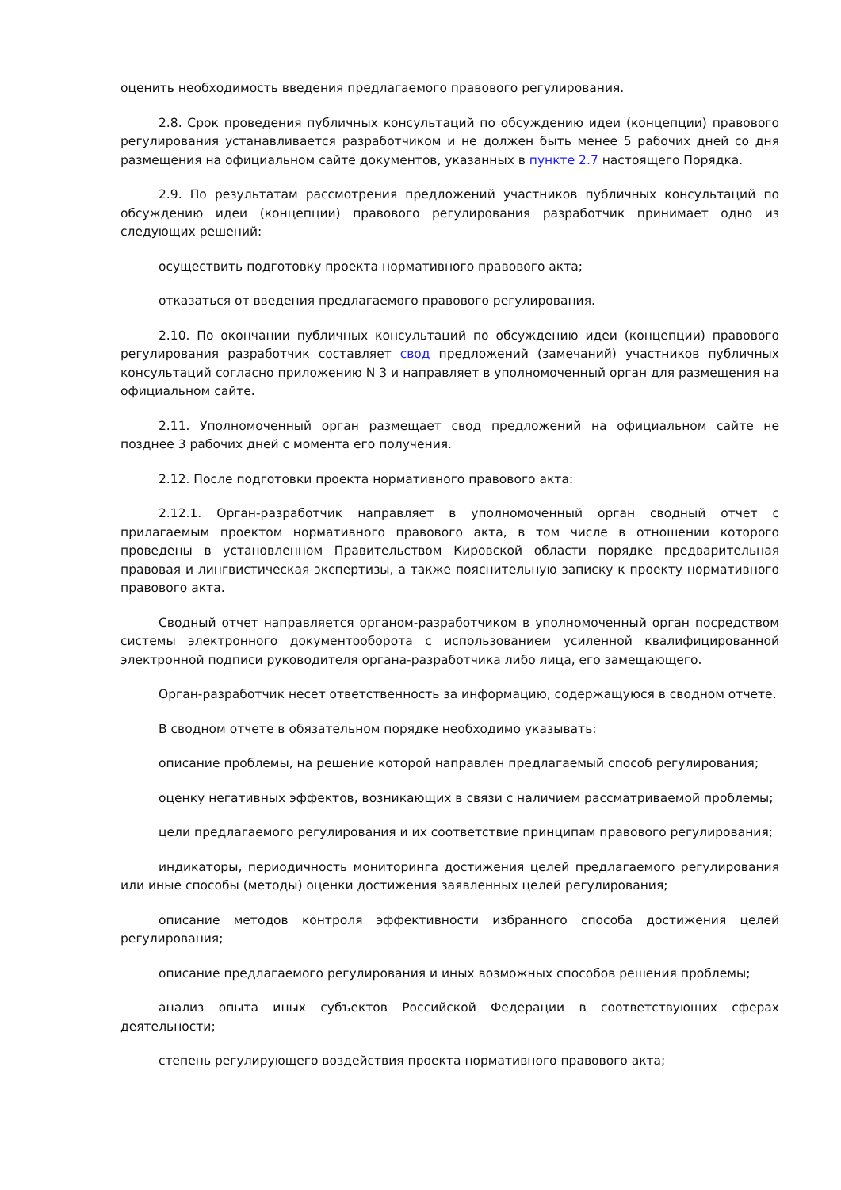оценить необходимость введения предлагаемого правового регулирования.
2.8. Срок проведения публичных консультаций по обсуждению идеи (концепции) правового регулирования устанавливается разработчиком и не должен быть менее 5 рабочих дней со дня размещения на официальном сайте документов, указанных в пункте 2.7 настоящего Порядка.
2.9. По результатам рассмотрения предложений участников публичных консультаций по обсуждению идеи (концепции) правового регулирования разработчик принимает одно из следующих решений:
осуществить подготовку проекта нормативного правового акта;
отказаться от введения предлагаемого правового регулирования.
2.10. По окончании публичных консультаций по обсуждению идеи (концепции) правового регулирования разработчик составляет свод предложений (замечаний) участников публичных консультаций согласно приложению N 3 и направляет в уполномоченный орган для размещения на официальном сайте.
2.11. Уполномоченный орган размещает свод предложений на официальном сайте не позднее 3 рабочих дней с момента его получения.
2.12. После подготовки проекта нормативного правового акта:
2.12.1. Орган-разработчик направляет в уполномоченный орган сводный отчет с прилагаемым проектом нормативного правового акта, в том числе в отношении которого проведены в установленном Правительством Кировской области порядке предварительная правовая и лингвистическая экспертизы, а также пояснительную записку к проекту нормативного правового акта.
Сводный отчет направляется органом-разработчиком в уполномоченный орган посредством системы электронного документооборота с использованием усиленной квалифицированной электронной подписи руководителя органа-разработчика либо лица, его замещающего.
Орган-разработчик несет ответственность за информацию, содержащуюся в сводном отчете.
В сводном отчете в обязательном порядке необходимо указывать:
описание проблемы, на решение которой направлен предлагаемый способ регулирования;
оценку негативных эффектов, возникающих в связи с наличием рассматриваемой проблемы;
цели предлагаемого регулирования и их соответствие принципам правового регулирования;
индикаторы, периодичность мониторинга достижения целей предлагаемого регулирования или иные способы (методы) оценки достижения заявленных целей регулирования;
описание методов контроля эффективности избранного способа достижения целей регулирования;
описание предлагаемого регулирования и иных возможных способов решения проблемы;
анализ опыта иных субъектов Российской Федерации в соответствующих сферах деятельности;
степень регулирующего воздействия проекта нормативного правового акта;